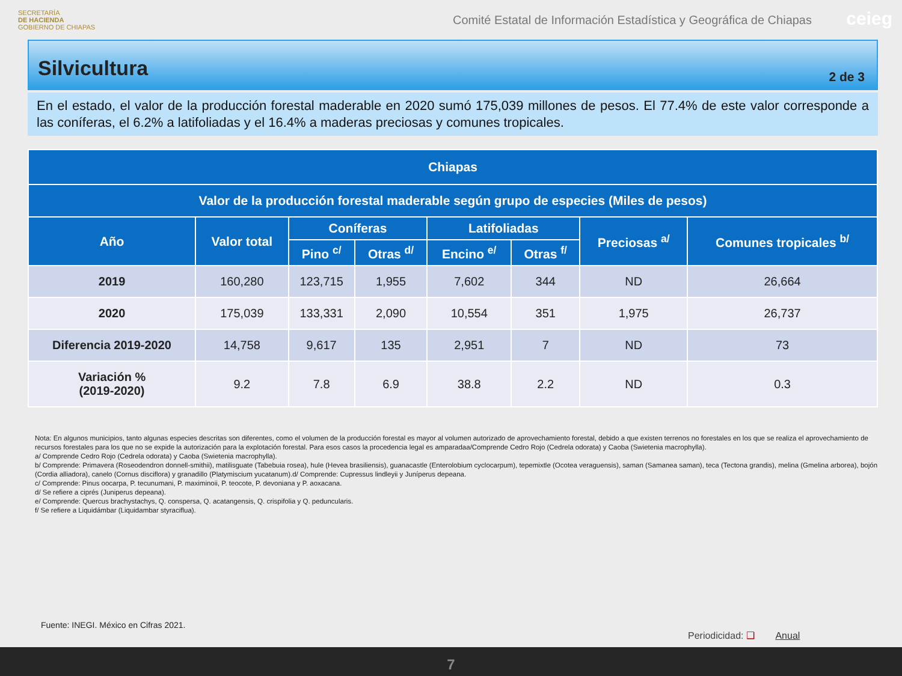SECRETARÍA
DE HACIENDA
GOBIERNO DE CHIAPAS
Comité Estatal de Información Estadística y Geográfica de Chiapas
ceieg
Silvicultura
2 de 3
En el estado, el valor de la producción forestal maderable en 2020 sumó 175,039 millones de pesos. El 77.4% de este valor corresponde a las coníferas, el 6.2% a latifoliadas y el 16.4% a maderas preciosas y comunes tropicales.
| Chiapas | | | | | | | |
| --- | --- | --- | --- | --- | --- | --- | --- |
| Valor de la producción forestal maderable según grupo de especies (Miles de pesos) | | | | | | | |
| Año | Valor total | Coníferas | | Latifoliadas | | Preciosas <sup>a/</sup> | Comunes tropicales <sup>b/</sup> |
| | | Pino <sup>c/</sup> | Otras <sup>d/</sup> | Encino <sup>e/</sup> | Otras <sup>f/</sup> | | |
| 2019 | 160,280 | 123,715 | 1,955 | 7,602 | 344 | ND | 26,664 |
| 2020 | 175,039 | 133,331 | 2,090 | 10,554 | 351 | 1,975 | 26,737 |
| Diferencia 2019-2020 | 14,758 | 9,617 | 135 | 2,951 | 7 | ND | 73 |
| Variación % (2019-2020) | 9.2 | 7.8 | 6.9 | 38.8 | 2.2 | ND | 0.3 |
Nota: En algunos municipios, tanto algunas especies descritas son diferentes, como el volumen de la producción forestal es mayor al volumen autorizado de aprovechamiento forestal, debido a que existen terrenos no forestales en los que se realiza el aprovechamiento de recursos forestales para los que no se expide la autorización para la explotación forestal. Para esos casos la procedencia legal es amparadaa/Comprende Cedro Rojo (Cedrela odorata) y Caoba (Swietenia macrophylla).
a/ Comprende Cedro Rojo (Cedrela odorata) y Caoba (Swietenia macrophylla).
b/ Comprende: Primavera (Roseodendron donnell-smithii), matilisguate (Tabebuia rosea), hule (Hevea brasiliensis), guanacastle (Enterolobium cyclocarpum), tepemixtle (Ocotea veraguensis), saman (Samanea saman), teca (Tectona grandis), melina (Gmelina arborea), bojón (Cordia alliadora), canelo (Cornus disciflora) y granadillo (Platymiscium yucatanum).d/ Comprende: Cupressus lindleyii y Juníperus depeana.
c/ Comprende: Pinus oocarpa, P. tecunumani, P. maximinoii, P. teocote, P. devoniana y P. aoxacana.
d/ Se refiere a ciprés (Juniperus depeana).
e/ Comprende: Quercus brachystachys, Q. conspersa, Q. acatangensis, Q. crispifolia y Q. peduncularis.
f/ Se refiere a Liquidámbar (Liquidambar styraciflua).
Fuente: INEGI. México en Cifras 2021.
Periodicidad: ❑ Anual
7